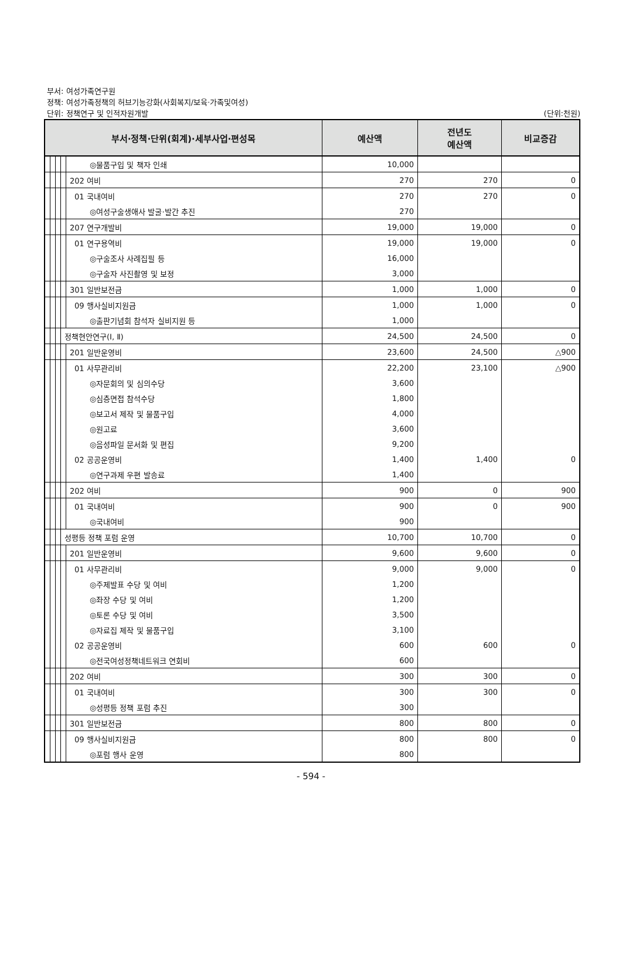부서: 여성가족연구원
정책: 여성가족정책의 허브기능강화(사회복지/보육·가족및여성)
단위: 정책연구 및 인적자원개발
(단위:천원)
| 부서·정책·단위(회계)·세부사업·편성목 | | | | | 예산액 | 전년도 예산액 | 비교증감 |
| --- | --- | --- | --- | --- | --- | --- | --- |
| | | | | ◎물품구입 및 책자 인쇄 | 10,000 | | |
| | | | | 202 여비 | 270 | 270 | 0 |
| | | | | 01 국내여비 | 270 | 270 | 0 |
| | | | | ◎여성구술생애사 발굴·발간 추진 | 270 | | |
| | | | | 207 연구개발비 | 19,000 | 19,000 | 0 |
| | | | | 01 연구용역비 | 19,000 | 19,000 | 0 |
| | | | | ◎구술조사 사례집필 등 | 16,000 | | |
| | | | | ◎구술자 사진촬영 및 보정 | 3,000 | | |
| | | | | 301 일반보전금 | 1,000 | 1,000 | 0 |
| | | | | 09 행사실비지원금 | 1,000 | 1,000 | 0 |
| | | | | ◎출판기념회 참석자 실비지원 등 | 1,000 | | |
| | | | 정책현안연구(Ⅰ, Ⅱ) | | 24,500 | 24,500 | 0 |
| | | | | 201 일반운영비 | 23,600 | 24,500 | △900 |
| | | | | 01 사무관리비 | 22,200 | 23,100 | △900 |
| | | | | ◎자문회의 및 심의수당 | 3,600 | | |
| | | | | ◎심층면접 참석수당 | 1,800 | | |
| | | | | ◎보고서 제작 및 물품구입 | 4,000 | | |
| | | | | ◎원고료 | 3,600 | | |
| | | | | ◎음성파일 문서화 및 편집 | 9,200 | | |
| | | | | 02 공공운영비 | 1,400 | 1,400 | 0 |
| | | | | ◎연구과제 우편 발송료 | 1,400 | | |
| | | | | 202 여비 | 900 | 0 | 900 |
| | | | | 01 국내여비 | 900 | 0 | 900 |
| | | | | ◎국내여비 | 900 | | |
| | | | 성평등 정책 포럼 운영 | | 10,700 | 10,700 | 0 |
| | | | | 201 일반운영비 | 9,600 | 9,600 | 0 |
| | | | | 01 사무관리비 | 9,000 | 9,000 | 0 |
| | | | | ◎주제발표 수당 및 여비 | 1,200 | | |
| | | | | ◎좌장 수당 및 여비 | 1,200 | | |
| | | | | ◎토론 수당 및 여비 | 3,500 | | |
| | | | | ◎자료집 제작 및 물품구입 | 3,100 | | |
| | | | | 02 공공운영비 | 600 | 600 | 0 |
| | | | | ◎전국여성정책네트워크 연회비 | 600 | | |
| | | | | 202 여비 | 300 | 300 | 0 |
| | | | | 01 국내여비 | 300 | 300 | 0 |
| | | | | ◎성평등 정책 포럼 추진 | 300 | | |
| | | | | 301 일반보전금 | 800 | 800 | 0 |
| | | | | 09 행사실비지원금 | 800 | 800 | 0 |
| | | | | ◎포럼 행사 운영 | 800 | | |
- 594 -